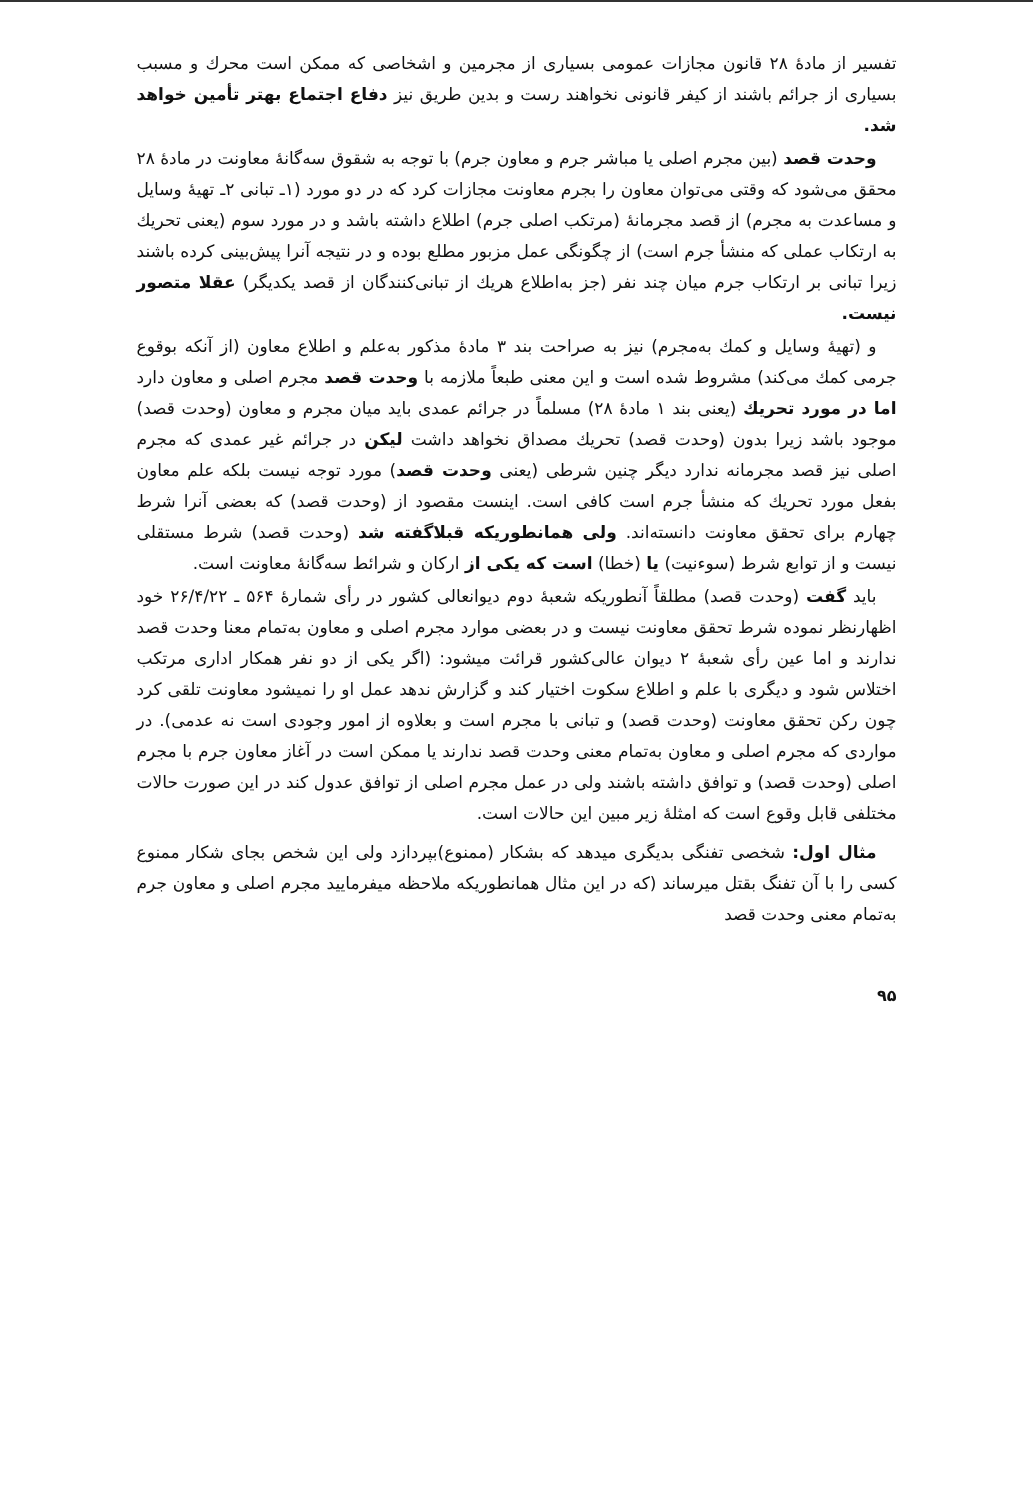تفسیر از مادهٔ ۲۸ قانون مجازات عمومی بسیاری از مجرمین و اشخاصی که ممکن است محرك و مسبب بسیاری از جرائم باشند از کیفر قانونی نخواهند رست و بدین طریق نیز دفاع اجتماع بهتر تأمین خواهد شد.
وحدت قصد (بین مجرم اصلی یا مباشر جرم و معاون جرم) با توجه به شقوق سه‌گانهٔ معاونت در مادهٔ ۲۸ محقق می‌شود که وقتی می‌توان معاون را بجرم معاونت مجازات کرد که در دو مورد (۱ـ تبانی ۲ـ تهیهٔ وسایل و مساعدت به مجرم) از قصد مجرمانهٔ (مرتکب اصلی جرم) اطلاع داشته باشد و در مورد سوم (یعنی تحریك به ارتکاب عملی که منشأ جرم است) از چگونگی عمل مزبور مطلع بوده و در نتیجه آنرا پیش‌بینی کرده باشند زیرا تبانی بر ارتکاب جرم میان چند نفر (جز به‌اطلاع هریك از تبانی‌کنندگان از قصد یکدیگر) عقلا متصور نیست.
و (تهیهٔ وسایل و کمك به‌مجرم) نیز به صراحت بند ۳ مادهٔ مذکور به‌علم و اطلاع معاون (از آنکه بوقوع جرمی کمك می‌کند) مشروط شده است و این معنی طبعاً ملازمه با وحدت قصد مجرم اصلی و معاون دارد اما در مورد تحریك (یعنی بند ۱ مادهٔ ۲۸) مسلماً در جرائم عمدی باید میان مجرم و معاون (وحدت قصد) موجود باشد زیرا بدون (وحدت قصد) تحریك مصداق نخواهد داشت لیکن در جرائم غیر عمدی که مجرم اصلی نیز قصد مجرمانه ندارد دیگر چنین شرطی (یعنی وحدت قصد) مورد توجه نیست بلکه علم معاون بفعل مورد تحریك که منشأ جرم است کافی است. اینست مقصود از (وحدت قصد) که بعضی آنرا شرط چهارم برای تحقق معاونت دانسته‌اند. ولی همانطوریکه قبلاگفته شد (وحدت قصد) شرط مستقلی نیست و از توابع شرط (سوءنیت) یا (خطا) است که یکی از ارکان و شرائط سه‌گانهٔ معاونت است.
باید گفت (وحدت قصد) مطلقاً آنطوریکه شعبهٔ دوم دیوانعالی کشور در رأی شمارهٔ ۵۶۴ ـ ۲۶/۴/۲۲ خود اظهارنظر نموده شرط تحقق معاونت نیست و در بعضی موارد مجرم اصلی و معاون به‌تمام معنا وحدت قصد ندارند و اما عین رأی شعبهٔ ۲ دیوان عالی‌کشور قرائت میشود: (اگر یکی از دو نفر همکار اداری مرتکب اختلاس شود و دیگری با علم و اطلاع سکوت اختیار کند و گزارش ندهد عمل او را نمیشود معاونت تلقی کرد چون رکن تحقق معاونت (وحدت قصد) و تبانی با مجرم است و بعلاوه از امور وجودی است نه عدمی). در مواردی که مجرم اصلی و معاون به‌تمام معنی وحدت قصد ندارند یا ممکن است در آغاز معاون جرم با مجرم اصلی (وحدت قصد) و توافق داشته باشند ولی در عمل مجرم اصلی از توافق عدول کند در این صورت حالات مختلفی قابل وقوع است که امثلهٔ زیر مبین این حالات است.
مثال اول: شخصی تفنگی بدیگری میدهد که بشکار (ممنوع)بپردازد ولی این شخص بجای شکار ممنوع کسی را با آن تفنگ بقتل میرساند (که در این مثال همانطوریکه ملاحظه میفرمایید مجرم اصلی و معاون جرم به‌تمام معنی وحدت قصد
۹۵